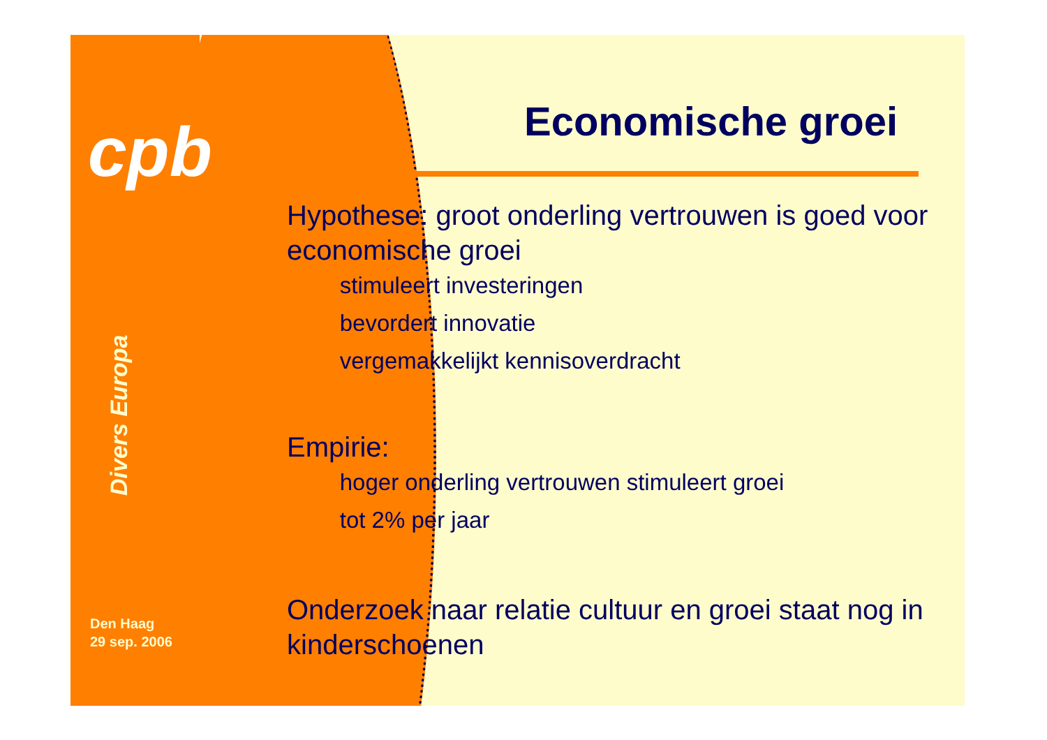cpb
Divers Europa
Den Haag
29 sep. 2006
Economische groei
Hypothese: groot onderling vertrouwen is goed voor economische groei
► stimuleert investeringen
► bevordert innovatie
► vergemakkelijkt kennisoverdracht
Empirie:
► hoger onderling vertrouwen stimuleert groei
► tot 2% per jaar
Onderzoek naar relatie cultuur en groei staat nog in kinderschoenen